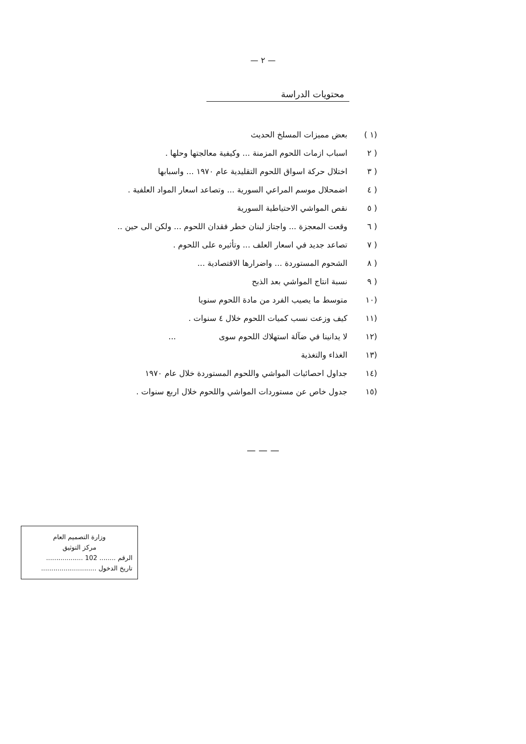— ٢ —
محتويات الدراسة
(١ ) بعض مميزات المسلخ الحديث
( ٢ اسباب ازمات اللحوم المزمنة ... وكيفية معالجتها وحلها .
( ٣ اختلال حركة اسواق اللحوم التقليدية عام ١٩٧٠ ... واسبابها
( ٤ اضمحلال موسم المراعي السورية ... وتصاعد اسعار المواد العلفية .
( ٥ نقص المواشي الاحتياطية السورية
( ٦ وقعت المعجزة ... واجتاز لبنان خطر فقدان اللحوم ... ولكن الى حين ..
( ٧ تصاعد جديد في اسعار العلف ... وتأثيره على اللحوم .
( ٨ الشحوم المستوردة ... واضرارها الاقتصادية ...
( ٩ نسبة انتاج المواشي بعد الذبح
(١٠ متوسط ما يصيب الفرد من مادة اللحوم سنويا
(١١ كيف وزعت نسب كميات اللحوم خلال ٤ سنوات .
(١٢ لا يدانينا في ضآلة استهلاك اللحوم سوى ...
(١٣ الغذاء والتغذية
(١٤ جداول احصائيات المواشي واللحوم المستوردة خلال عام ١٩٧٠
(١٥ جدول خاص عن مستوردات المواشي واللحوم خلال اربع سنوات .
— — —
وزارة التصميم العام
مركز التوثيق
الرقم ........ 102 ..................
تاريخ الدخول ...........................